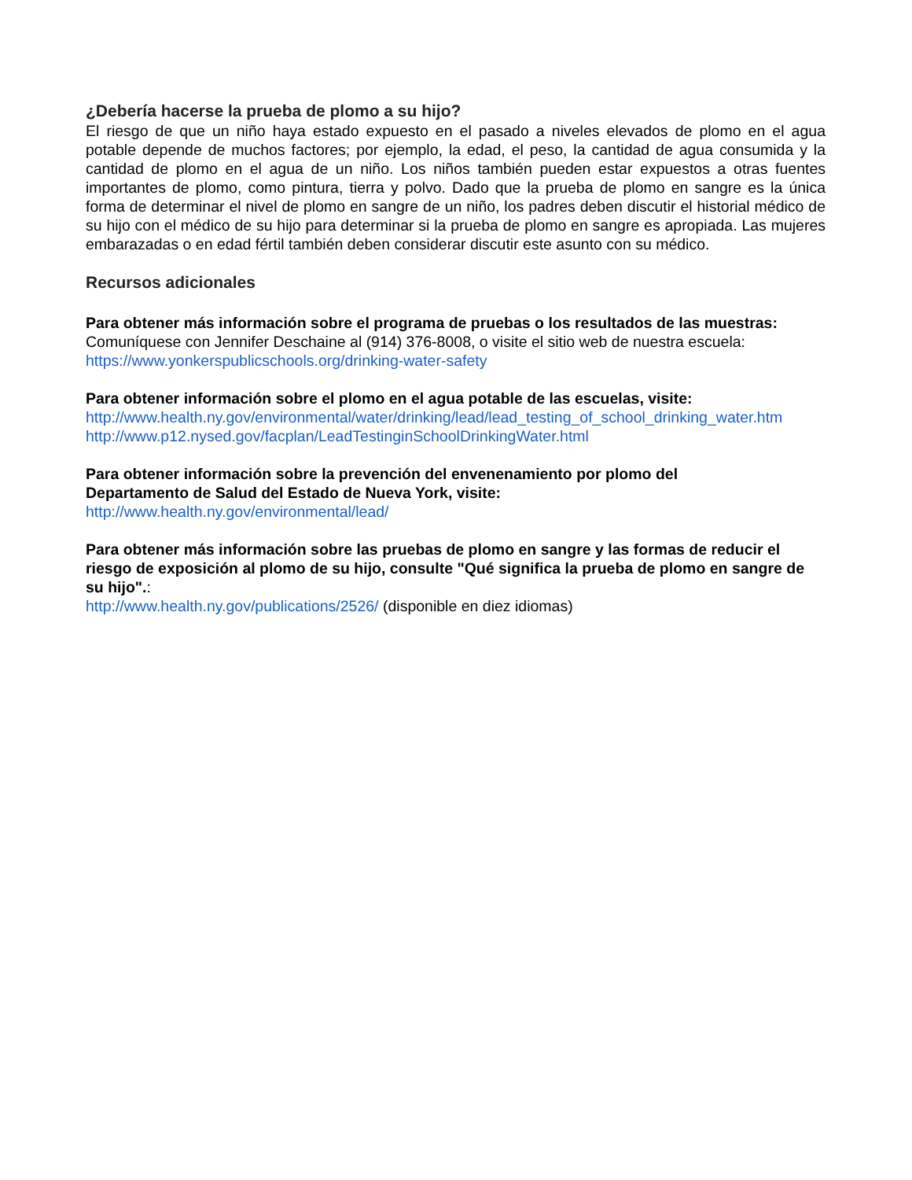¿Debería hacerse la prueba de plomo a su hijo?
El riesgo de que un niño haya estado expuesto en el pasado a niveles elevados de plomo en el agua potable depende de muchos factores; por ejemplo, la edad, el peso, la cantidad de agua consumida y la cantidad de plomo en el agua de un niño. Los niños también pueden estar expuestos a otras fuentes importantes de plomo, como pintura, tierra y polvo. Dado que la prueba de plomo en sangre es la única forma de determinar el nivel de plomo en sangre de un niño, los padres deben discutir el historial médico de su hijo con el médico de su hijo para determinar si la prueba de plomo en sangre es apropiada. Las mujeres embarazadas o en edad fértil también deben considerar discutir este asunto con su médico.
Recursos adicionales
Para obtener más información sobre el programa de pruebas o los resultados de las muestras:
Comuníquese con Jennifer Deschaine al (914) 376-8008, o visite el sitio web de nuestra escuela:
https://www.yonkerspublicschools.org/drinking-water-safety
Para obtener información sobre el plomo en el agua potable de las escuelas, visite:
http://www.health.ny.gov/environmental/water/drinking/lead/lead_testing_of_school_drinking_water.htm
http://www.p12.nysed.gov/facplan/LeadTestinginSchoolDrinkingWater.html
Para obtener información sobre la prevención del envenenamiento por plomo del
Departamento de Salud del Estado de Nueva York, visite:
http://www.health.ny.gov/environmental/lead/
Para obtener más información sobre las pruebas de plomo en sangre y las formas de reducir el riesgo de exposición al plomo de su hijo, consulte "Qué significa la prueba de plomo en sangre de su hijo".:
http://www.health.ny.gov/publications/2526/ (disponible en diez idiomas)